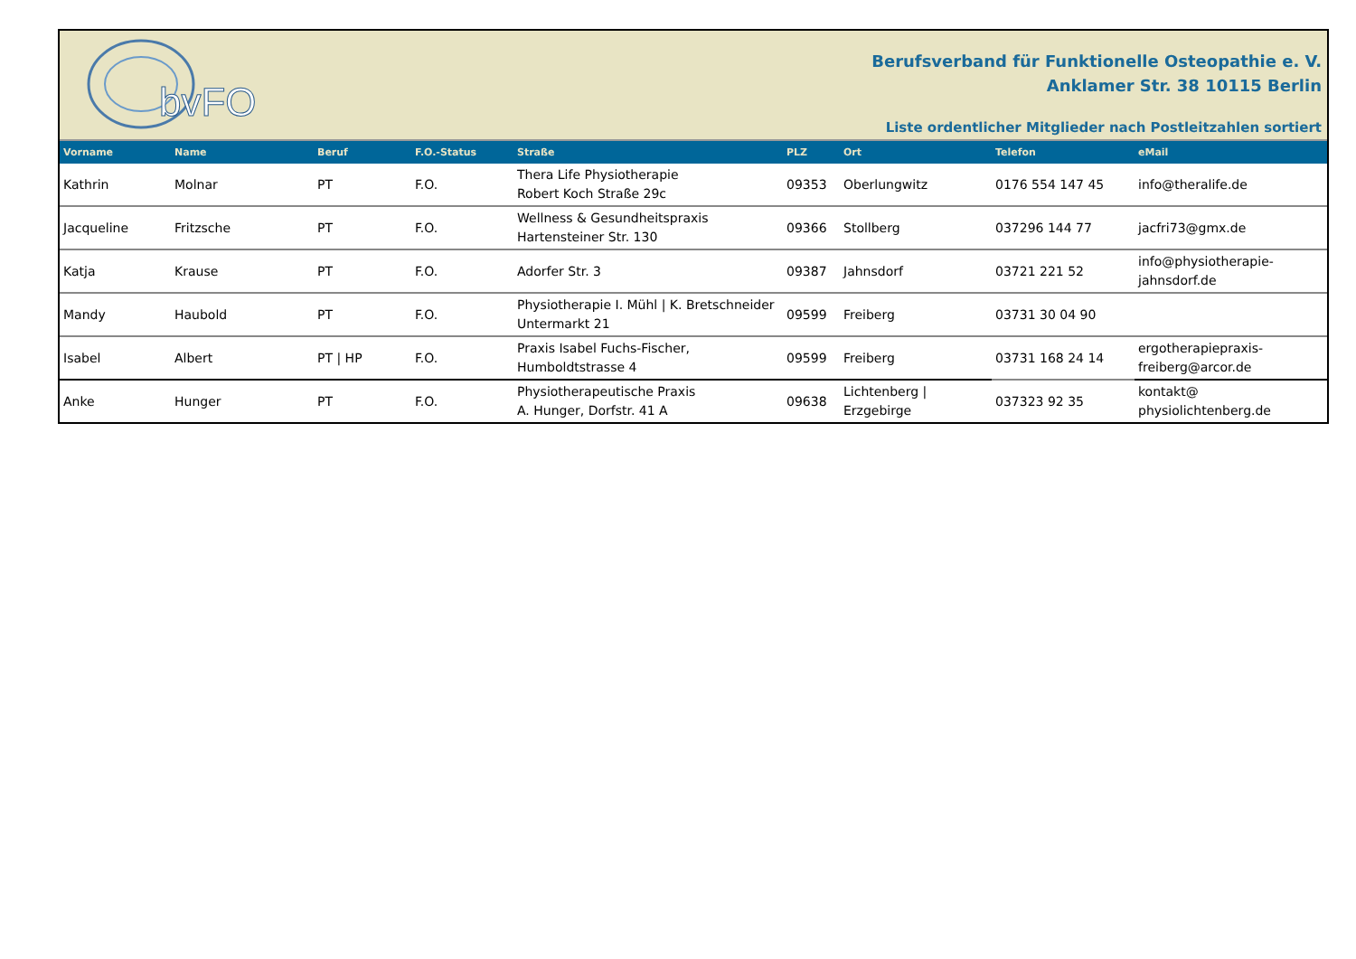bvFO
Berufsverband für Funktionelle Osteopathie e. V.
Anklamer Str. 38 10115 Berlin
Liste ordentlicher Mitglieder nach Postleitzahlen sortiert
| Vorname | Name | Beruf | F.O.-Status | Straße | PLZ | Ort | Telefon | eMail |
| --- | --- | --- | --- | --- | --- | --- | --- | --- |
| Kathrin | Molnar | PT | F.O. | Thera Life Physiotherapie Robert Koch Straße 29c | 09353 | Oberlungwitz | 0176 554 147 45 | info@theralife.de |
| Jacqueline | Fritzsche | PT | F.O. | Wellness & Gesundheitspraxis Hartensteiner Str. 130 | 09366 | Stollberg | 037296 144 77 | jacfri73@gmx.de |
| Katja | Krause | PT | F.O. | Adorfer Str. 3 | 09387 | Jahnsdorf | 03721 221 52 | info@physiotherapie- jahnsdorf.de |
| Mandy | Haubold | PT | F.O. | Physiotherapie I. Mühl / K. Bretschneider Untermarkt 21 | 09599 | Freiberg | 03731 30 04 90 | |
| Isabel | Albert | PT / HP | F.O. | Praxis Isabel Fuchs-Fischer, Humboldtstrasse 4 | 09599 | Freiberg | 03731 168 24 14 | ergotherapiepraxis- freiberg@arcor.de |
| Anke | Hunger | PT | F.O. | Physiotherapeutische Praxis A. Hunger, Dorfstr. 41 A | 09638 | Lichtenberg / Erzgebirge | 037323 92 35 | kontakt@ physiolichtenberg.de |